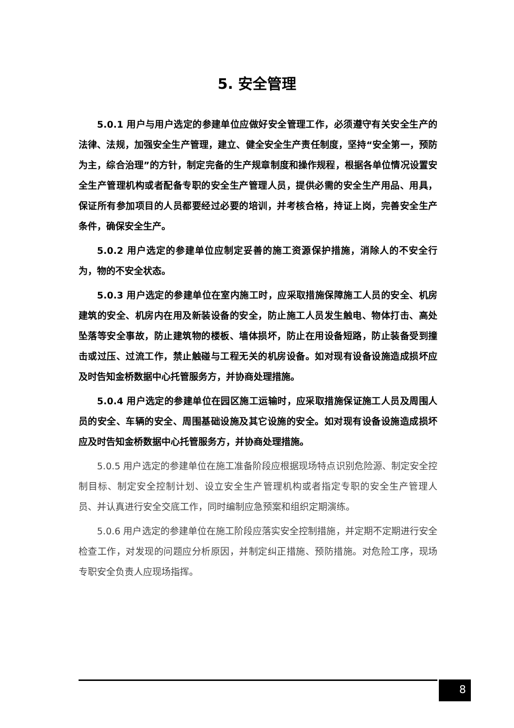5. 安全管理
5.0.1 用户与用户选定的参建单位应做好安全管理工作，必须遵守有关安全生产的法律、法规，加强安全生产管理，建立、健全安全生产责任制度，坚持“安全第一，预防为主，综合治理”的方针，制定完备的生产规章制度和操作规程，根据各单位情况设置安全生产管理机构或者配备专职的安全生产管理人员，提供必需的安全生产用品、用具，保证所有参加项目的人员都要经过必要的培训，并考核合格，持证上岗，完善安全生产条件，确保安全生产。
5.0.2 用户选定的参建单位应制定妥善的施工资源保护措施，消除人的不安全行为，物的不安全状态。
5.0.3 用户选定的参建单位在室内施工时，应采取措施保障施工人员的安全、机房建筑的安全、机房内在用及新装设备的安全，防止施工人员发生触电、物体打击、高处坠落等安全事故，防止建筑物的楼板、墙体损坏，防止在用设备短路，防止装备受到撞击或过压、过流工作，禁止触碰与工程无关的机房设备。如对现有设备设施造成损坏应及时告知金桥数据中心托管服务方，并协商处理措施。
5.0.4 用户选定的参建单位在园区施工运输时，应采取措施保证施工人员及周围人员的安全、车辆的安全、周围基础设施及其它设施的安全。如对现有设备设施造成损坏应及时告知金桥数据中心托管服务方，并协商处理措施。
5.0.5 用户选定的参建单位在施工准备阶段应根据现场特点识别危险源、制定安全控制目标、制定安全控制计划、设立安全生产管理机构或者指定专职的安全生产管理人员、并认真进行安全交底工作，同时编制应急预案和组织定期演练。
5.0.6 用户选定的参建单位在施工阶段应落实安全控制措施，并定期不定期进行安全检查工作，对发现的问题应分析原因，并制定纠正措施、预防措施。对危险工序，现场专职安全负责人应现场指挥。
8